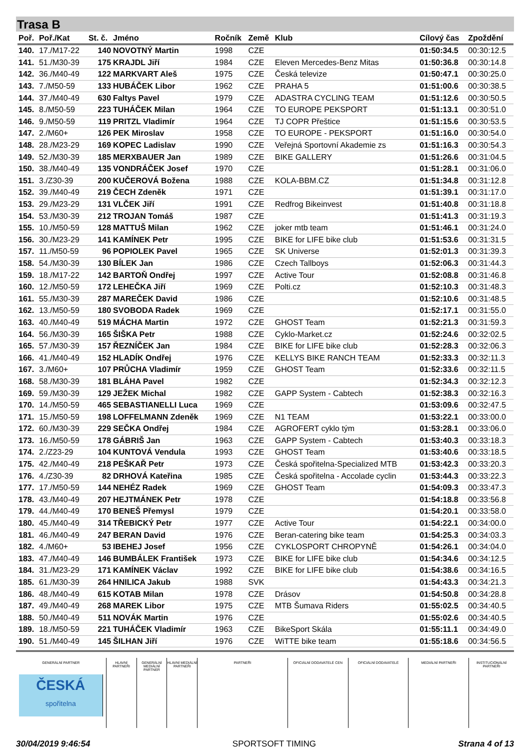Trasa B
| Poř. | Poř./Kat | St. č. | Jméno | Ročník | Země | Klub | Cílový čas | Zpoždění |
| --- | --- | --- | --- | --- | --- | --- | --- | --- |
| 140. | 17./M17-22 | 140 | NOVOTNÝ Martin | 1998 | CZE | | 01:50:34.5 | 00:30:12.5 |
| 141. | 51./M30-39 | 175 | KRAJDL Jiří | 1984 | CZE | Eleven Mercedes-Benz Mitas | 01:50:36.8 | 00:30:14.8 |
| 142. | 36./M40-49 | 122 | MARKVART Aleš | 1975 | CZE | Česká televize | 01:50:47.1 | 00:30:25.0 |
| 143. | 7./M50-59 | 133 | HUBÁČEK Libor | 1962 | CZE | PRAHA 5 | 01:51:00.6 | 00:30:38.5 |
| 144. | 37./M40-49 | 630 | Faltys Pavel | 1979 | CZE | ADASTRA CYCLING TEAM | 01:51:12.6 | 00:30:50.5 |
| 145. | 8./M50-59 | 223 | TUHÁČEK Milan | 1964 | CZE | TO EUROPE PEKSPORT | 01:51:13.1 | 00:30:51.0 |
| 146. | 9./M50-59 | 119 | PRITZL Vladimír | 1964 | CZE | TJ COPR Přeštice | 01:51:15.6 | 00:30:53.5 |
| 147. | 2./M60+ | 126 | PEK Miroslav | 1958 | CZE | TO EUROPE - PEKSPORT | 01:51:16.0 | 00:30:54.0 |
| 148. | 28./M23-29 | 169 | KOPEC Ladislav | 1990 | CZE | Veřejná Sportovní Akademie zs | 01:51:16.3 | 00:30:54.3 |
| 149. | 52./M30-39 | 185 | MERXBAUER Jan | 1989 | CZE | BIKE GALLERY | 01:51:26.6 | 00:31:04.5 |
| 150. | 38./M40-49 | 135 | VONDRÁČEK Josef | 1970 | CZE | | 01:51:28.1 | 00:31:06.0 |
| 151. | 3./Z30-39 | 200 | KUČEROVÁ Božena | 1988 | CZE | KOLA-BBM.CZ | 01:51:34.8 | 00:31:12.8 |
| 152. | 39./M40-49 | 219 | ČECH Zdeněk | 1971 | CZE | | 01:51:39.1 | 00:31:17.0 |
| 153. | 29./M23-29 | 131 | VLČEK Jiří | 1991 | CZE | Redfrog Bikeinvest | 01:51:40.8 | 00:31:18.8 |
| 154. | 53./M30-39 | 212 | TROJAN Tomáš | 1987 | CZE | | 01:51:41.3 | 00:31:19.3 |
| 155. | 10./M50-59 | 128 | MATTUŠ Milan | 1962 | CZE | joker mtb team | 01:51:46.1 | 00:31:24.0 |
| 156. | 30./M23-29 | 141 | KAMÍNEK Petr | 1995 | CZE | BIKE for LIFE bike club | 01:51:53.6 | 00:31:31.5 |
| 157. | 11./M50-59 | 96 | POPIOLEK Pavel | 1965 | CZE | SK Universe | 01:52:01.3 | 00:31:39.3 |
| 158. | 54./M30-39 | 130 | BÍLEK Jan | 1986 | CZE | Czech Tallboys | 01:52:06.3 | 00:31:44.3 |
| 159. | 18./M17-22 | 142 | BARTOŇ Ondřej | 1997 | CZE | Active Tour | 01:52:08.8 | 00:31:46.8 |
| 160. | 12./M50-59 | 172 | LEHEČKA Jiří | 1969 | CZE | Polti.cz | 01:52:10.3 | 00:31:48.3 |
| 161. | 55./M30-39 | 287 | MAREČEK David | 1986 | CZE | | 01:52:10.6 | 00:31:48.5 |
| 162. | 13./M50-59 | 180 | SVOBODA Radek | 1969 | CZE | | 01:52:17.1 | 00:31:55.0 |
| 163. | 40./M40-49 | 519 | MÁCHA Martin | 1972 | CZE | GHOST Team | 01:52:21.3 | 00:31:59.3 |
| 164. | 56./M30-39 | 165 | ŠIŠKA Petr | 1988 | CZE | Cyklo-Market.cz | 01:52:24.6 | 00:32:02.5 |
| 165. | 57./M30-39 | 157 | ŘEZNÍČEK Jan | 1984 | CZE | BIKE for LIFE bike club | 01:52:28.3 | 00:32:06.3 |
| 166. | 41./M40-49 | 152 | HLADÍK Ondřej | 1976 | CZE | KELLYS BIKE RANCH TEAM | 01:52:33.3 | 00:32:11.3 |
| 167. | 3./M60+ | 107 | PRŮCHA Vladimír | 1959 | CZE | GHOST Team | 01:52:33.6 | 00:32:11.5 |
| 168. | 58./M30-39 | 181 | BLÁHA Pavel | 1982 | CZE | | 01:52:34.3 | 00:32:12.3 |
| 169. | 59./M30-39 | 129 | JEŽEK Michal | 1982 | CZE | GAPP System - Cabtech | 01:52:38.3 | 00:32:16.3 |
| 170. | 14./M50-59 | 465 | SEBASTIANELLI Luca | 1969 | CZE | | 01:53:09.6 | 00:32:47.5 |
| 171. | 15./M50-59 | 198 | LOFFELMANN Zdeněk | 1969 | CZE | N1 TEAM | 01:53:22.1 | 00:33:00.0 |
| 172. | 60./M30-39 | 229 | SEČKA Ondřej | 1984 | CZE | AGROFERT cyklo tým | 01:53:28.1 | 00:33:06.0 |
| 173. | 16./M50-59 | 178 | GÁBRIŠ Jan | 1963 | CZE | GAPP System - Cabtech | 01:53:40.3 | 00:33:18.3 |
| 174. | 2./Z23-29 | 104 | KUNTOVÁ Vendula | 1993 | CZE | GHOST Team | 01:53:40.6 | 00:33:18.5 |
| 175. | 42./M40-49 | 218 | PEŠKAŘ Petr | 1973 | CZE | Česká spořitelna-Specialized MTB | 01:53:42.3 | 00:33:20.3 |
| 176. | 4./Z30-39 | 82 | DRHOVÁ Kateřina | 1985 | CZE | Česká spořitelna - Accolade cyclin | 01:53:44.3 | 00:33:22.3 |
| 177. | 17./M50-59 | 144 | NEHÉZ Radek | 1969 | CZE | GHOST Team | 01:54:09.3 | 00:33:47.3 |
| 178. | 43./M40-49 | 207 | HEJTMÁNEK Petr | 1978 | CZE | | 01:54:18.8 | 00:33:56.8 |
| 179. | 44./M40-49 | 170 | BENEŠ Přemysl | 1979 | CZE | | 01:54:20.1 | 00:33:58.0 |
| 180. | 45./M40-49 | 314 | TŘEBICKÝ Petr | 1977 | CZE | Active Tour | 01:54:22.1 | 00:34:00.0 |
| 181. | 46./M40-49 | 247 | BERAN David | 1976 | CZE | Beran-catering bike team | 01:54:25.3 | 00:34:03.3 |
| 182. | 4./M60+ | 53 | IBEHEJ Josef | 1956 | CZE | CYKLOSPORT CHROPYNĚ | 01:54:26.1 | 00:34:04.0 |
| 183. | 47./M40-49 | 146 | BUMBÁLEK František | 1973 | CZE | BIKE for LIFE bike club | 01:54:34.6 | 00:34:12.5 |
| 184. | 31./M23-29 | 171 | KAMÍNEK Václav | 1992 | CZE | BIKE for LIFE bike club | 01:54:38.6 | 00:34:16.5 |
| 185. | 61./M30-39 | 264 | HNILICA Jakub | 1988 | SVK | | 01:54:43.3 | 00:34:21.3 |
| 186. | 48./M40-49 | 615 | KOTAB Milan | 1978 | CZE | Drásov | 01:54:50.8 | 00:34:28.8 |
| 187. | 49./M40-49 | 268 | MAREK Libor | 1975 | CZE | MTB Šumava Riders | 01:55:02.5 | 00:34:40.5 |
| 188. | 50./M40-49 | 511 | NOVÁK Martin | 1976 | CZE | | 01:55:02.6 | 00:34:40.5 |
| 189. | 18./M50-59 | 221 | TUHÁČEK Vladimír | 1963 | CZE | BikeSport Skála | 01:55:11.1 | 00:34:49.0 |
| 190. | 51./M40-49 | 145 | ŠILHAN Jiří | 1976 | CZE | WiTTE bike team | 01:55:18.6 | 00:34:56.5 |
GENERÁLNÍ PARTNER
ČESKÁ
spořitelna
HLAVNÍ PARTNEŘI GENERÁLNÍ MEDIÁLNÍ PARTNER HLAVNÍ MEDIÁLNÍ PARTNEŘI PARTNEŘI OFICIÁLNÍ DODAVATELÉ CEN OFICIÁLNÍ DODAVATELÉ MEDIÁLNÍ PARTNEŘI INSTITUCIONÁLNÍ PARTNEŘI
30/04/2019 9:46:54 SPORTSOFT TIMING Strana 4 of 13